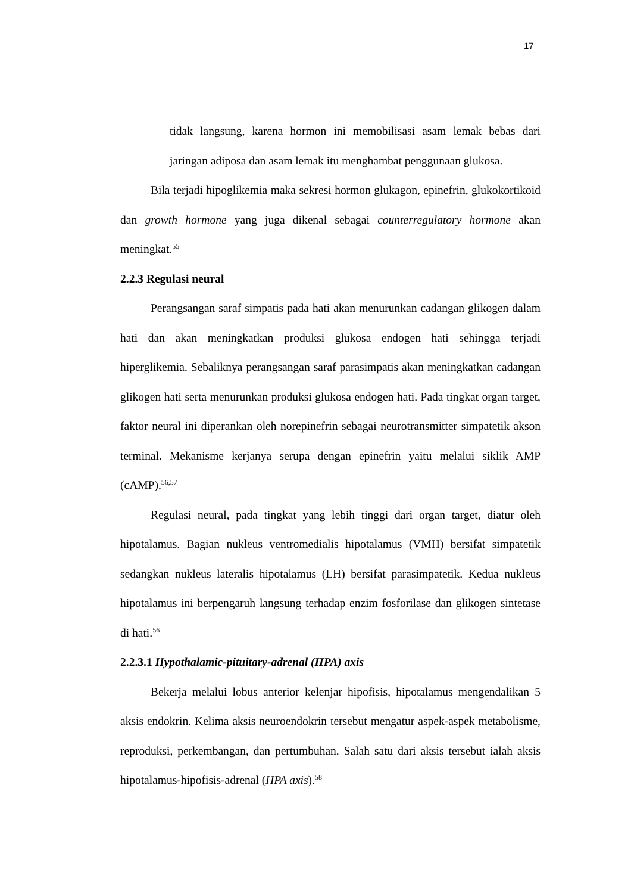17
tidak langsung, karena hormon ini memobilisasi asam lemak bebas dari jaringan adiposa dan asam lemak itu menghambat penggunaan glukosa.
Bila terjadi hipoglikemia maka sekresi hormon glukagon, epinefrin, glukokortikoid dan growth hormone yang juga dikenal sebagai counterregulatory hormone akan meningkat.<sup>55</sup>
2.2.3 Regulasi neural
Perangsangan saraf simpatis pada hati akan menurunkan cadangan glikogen dalam hati dan akan meningkatkan produksi glukosa endogen hati sehingga terjadi hiperglikemia. Sebaliknya perangsangan saraf parasimpatis akan meningkatkan cadangan glikogen hati serta menurunkan produksi glukosa endogen hati. Pada tingkat organ target, faktor neural ini diperankan oleh norepinefrin sebagai neurotransmitter simpatetik akson terminal. Mekanisme kerjanya serupa dengan epinefrin yaitu melalui siklik AMP (cAMP).<sup>56,57</sup>
Regulasi neural, pada tingkat yang lebih tinggi dari organ target, diatur oleh hipotalamus. Bagian nukleus ventromedialis hipotalamus (VMH) bersifat simpatetik sedangkan nukleus lateralis hipotalamus (LH) bersifat parasimpatetik. Kedua nukleus hipotalamus ini berpengaruh langsung terhadap enzim fosforilase dan glikogen sintetase di hati.<sup>56</sup>
2.2.3.1 Hypothalamic-pituitary-adrenal (HPA) axis
Bekerja melalui lobus anterior kelenjar hipofisis, hipotalamus mengendalikan 5 aksis endokrin. Kelima aksis neuroendokrin tersebut mengatur aspek-aspek metabolisme, reproduksi, perkembangan, dan pertumbuhan. Salah satu dari aksis tersebut ialah aksis hipotalamus-hipofisis-adrenal (HPA axis).<sup>58</sup>